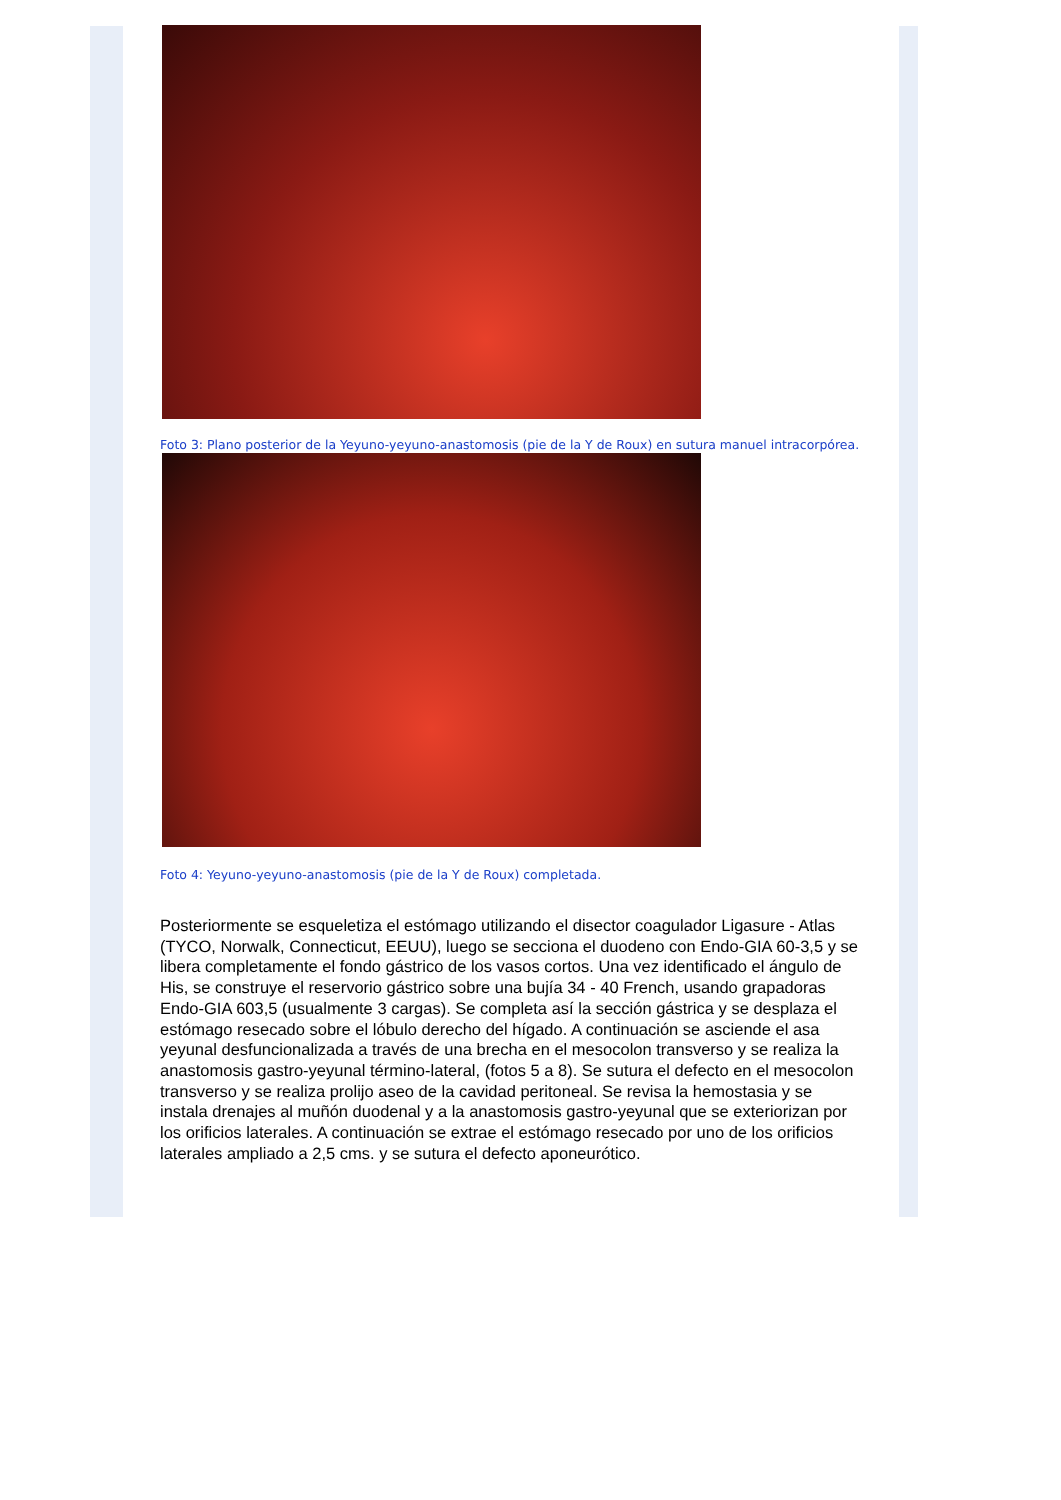Foto 3: Plano posterior de la Yeyuno-yeyuno-anastomosis (pie de la Y de Roux) en sutura manuel intracorpórea.
Foto 4: Yeyuno-yeyuno-anastomosis (pie de la Y de Roux) completada.
Posteriormente se esqueletiza el estómago utilizando el disector coagulador Ligasure - Atlas (TYCO, Norwalk, Connecticut, EEUU), luego se secciona el duodeno con Endo-GIA 60-3,5 y se libera completamente el fondo gástrico de los vasos cortos. Una vez identificado el ángulo de His, se construye el reservorio gástrico sobre una bujía 34 - 40 French, usando grapadoras Endo-GIA 603,5 (usualmente 3 cargas). Se completa así la sección gástrica y se desplaza el estómago resecado sobre el lóbulo derecho del hígado. A continuación se asciende el asa yeyunal desfuncionalizada a través de una brecha en el mesocolon transverso y se realiza la anastomosis gastro-yeyunal término-lateral, (fotos 5 a 8). Se sutura el defecto en el mesocolon transverso y se realiza prolijo aseo de la cavidad peritoneal. Se revisa la hemostasia y se instala drenajes al muñón duodenal y a la anastomosis gastro-yeyunal que se exteriorizan por los orificios laterales. A continuación se extrae el estómago resecado por uno de los orificios laterales ampliado a 2,5 cms. y se sutura el defecto aponeurótico.